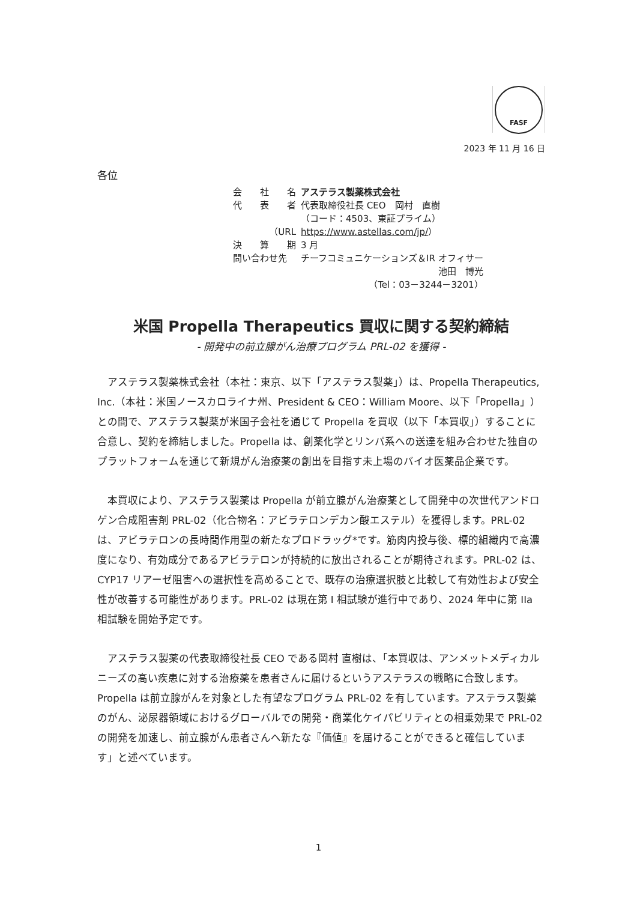FASF
2023 年 11 月 16 日
各位
| 会 社 名 | アステラス製薬株式会社 |
| 代 表 者 | 代表取締役社長 CEO 岡村 直樹 |
| | （コード：4503、東証プライム） |
| （URL | https://www.astellas.com/jp/ ） |
| 決 算 期 | 3 月 |
| 問い合わせ先 | チーフコミュニケーションズ＆IR オフィサー |
| | 池田 博光 |
| | （Tel：03－3244－3201） |
米国 Propella Therapeutics 買収に関する契約締結
- 開発中の前立腺がん治療プログラム PRL-02 を獲得 -
アステラス製薬株式会社（本社：東京、以下「アステラス製薬」）は、Propella Therapeutics, Inc.（本社：米国ノースカロライナ州、President & CEO：William Moore、以下「Propella」）との間で、アステラス製薬が米国子会社を通じて Propella を買収（以下「本買収」）することに合意し、契約を締結しました。Propella は、創薬化学とリンパ系への送達を組み合わせた独自のプラットフォームを通じて新規がん治療薬の創出を目指す未上場のバイオ医薬品企業です。
本買収により、アステラス製薬は Propella が前立腺がん治療薬として開発中の次世代アンドロゲン合成阻害剤 PRL-02（化合物名：アビラテロンデカン酸エステル）を獲得します。PRL-02 は、アビラテロンの長時間作用型の新たなプロドラッグ*です。筋肉内投与後、標的組織内で高濃度になり、有効成分であるアビラテロンが持続的に放出されることが期待されます。PRL-02 は、CYP17 リアーゼ阻害への選択性を高めることで、既存の治療選択肢と比較して有効性および安全性が改善する可能性があります。PRL-02 は現在第 I 相試験が進行中であり、2024 年中に第 IIa 相試験を開始予定です。
アステラス製薬の代表取締役社長 CEO である岡村 直樹は、「本買収は、アンメットメディカルニーズの高い疾患に対する治療薬を患者さんに届けるというアステラスの戦略に合致します。Propella は前立腺がんを対象とした有望なプログラム PRL-02 を有しています。アステラス製薬のがん、泌尿器領域におけるグローバルでの開発・商業化ケイパビリティとの相乗効果で PRL-02 の開発を加速し、前立腺がん患者さんへ新たな『価値』を届けることができると確信しています」と述べています。
1